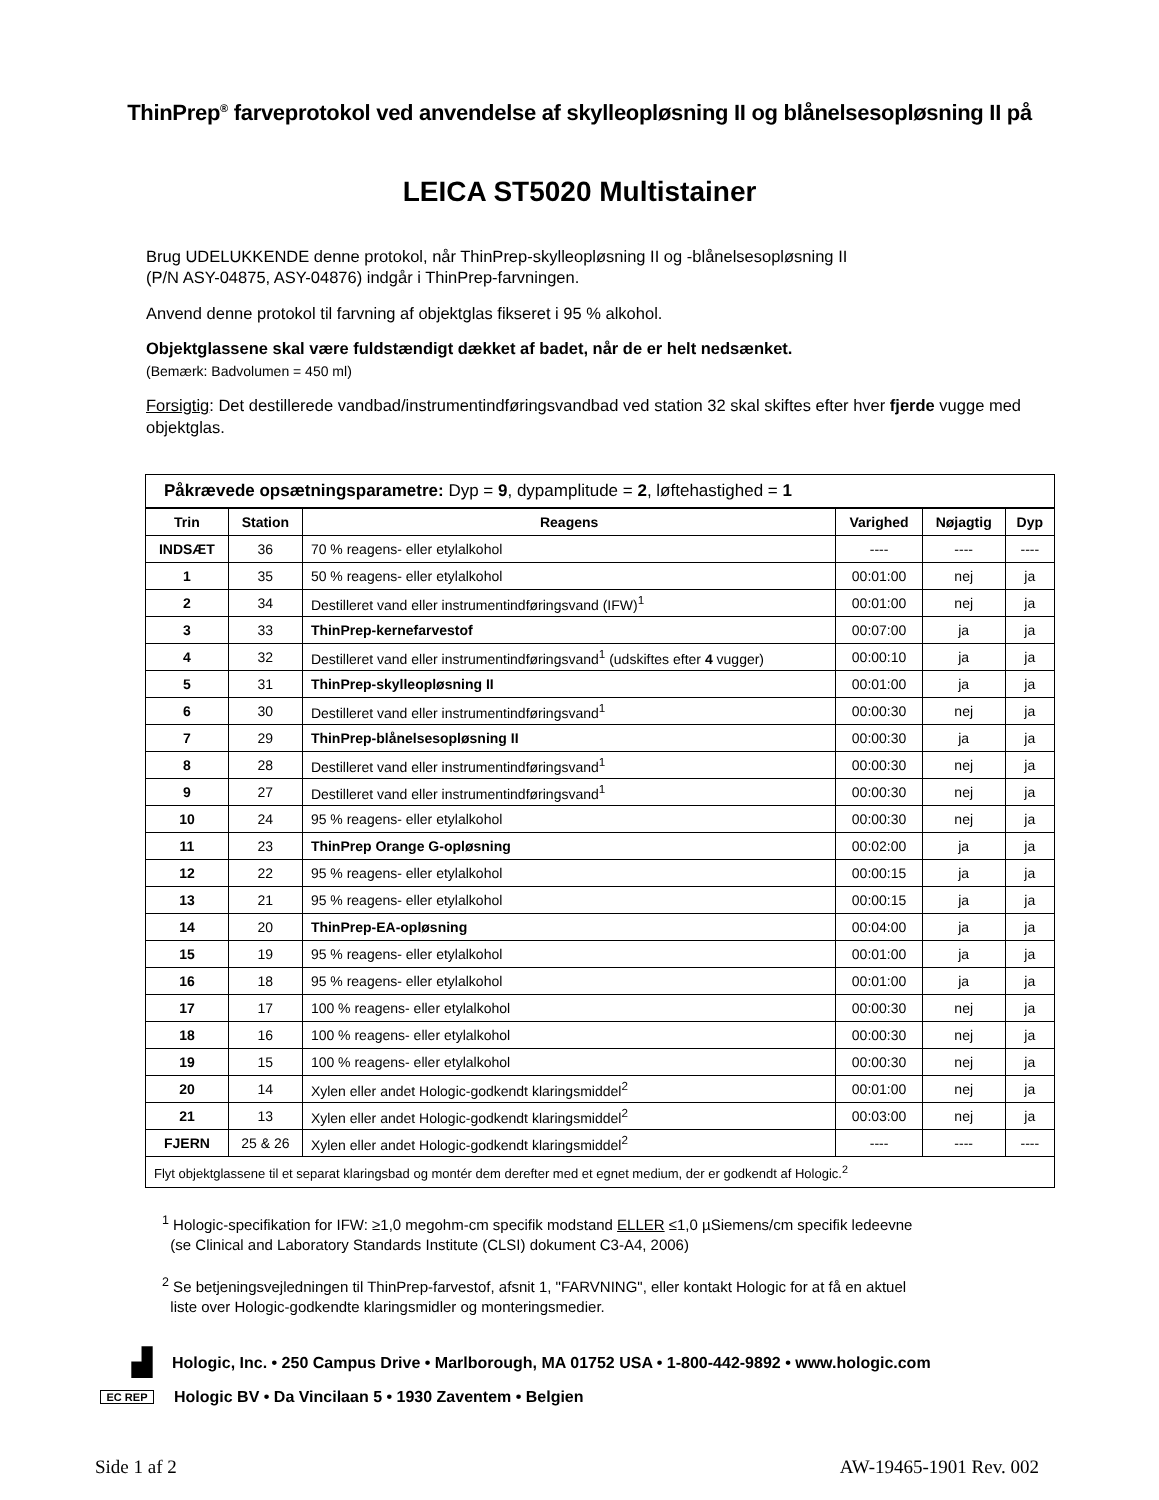ThinPrep<sup>®</sup> farveprotokol ved anvendelse af skylleopløsning II og blånelsesopløsning II på
LEICA ST5020 Multistainer
Brug UDELUKKENDE denne protokol, når ThinPrep-skylleopløsning II og -blånelsesopløsning II
(P/N ASY-04875, ASY-04876) indgår i ThinPrep-farvningen.
Anvend denne protokol til farvning af objektglas fikseret i 95 % alkohol.
Objektglassene skal være fuldstændigt dækket af badet, når de er helt nedsænket.
(Bemærk: Badvolumen = 450 ml)
Forsigtig: Det destillerede vandbad/instrumentindføringsvandbad ved station 32 skal skiftes efter hver fjerde vugge med objektglas.
| Påkrævede opsætningsparametre: Dyp = 9 , dypamplitude = 2 , løftehastighed = 1 | | | | | |
| Trin | Station | Reagens | Varighed | Nøjagtig | Dyp |
| INDSÆT | 36 | 70 % reagens- eller etylalkohol | ---- | ---- | ---- |
| 1 | 35 | 50 % reagens- eller etylalkohol | 00:01:00 | nej | ja |
| 2 | 34 | Destilleret vand eller instrumentindføringsvand (IFW)<sup>1</sup> | 00:01:00 | nej | ja |
| 3 | 33 | ThinPrep-kernefarvestof | 00:07:00 | ja | ja |
| 4 | 32 | Destilleret vand eller instrumentindføringsvand<sup>1</sup> (udskiftes efter 4 vugger) | 00:00:10 | ja | ja |
| 5 | 31 | ThinPrep-skylleopløsning II | 00:01:00 | ja | ja |
| 6 | 30 | Destilleret vand eller instrumentindføringsvand<sup>1</sup> | 00:00:30 | nej | ja |
| 7 | 29 | ThinPrep-blånelsesopløsning II | 00:00:30 | ja | ja |
| 8 | 28 | Destilleret vand eller instrumentindføringsvand<sup>1</sup> | 00:00:30 | nej | ja |
| 9 | 27 | Destilleret vand eller instrumentindføringsvand<sup>1</sup> | 00:00:30 | nej | ja |
| 10 | 24 | 95 % reagens- eller etylalkohol | 00:00:30 | nej | ja |
| 11 | 23 | ThinPrep Orange G-opløsning | 00:02:00 | ja | ja |
| 12 | 22 | 95 % reagens- eller etylalkohol | 00:00:15 | ja | ja |
| 13 | 21 | 95 % reagens- eller etylalkohol | 00:00:15 | ja | ja |
| 14 | 20 | ThinPrep-EA-opløsning | 00:04:00 | ja | ja |
| 15 | 19 | 95 % reagens- eller etylalkohol | 00:01:00 | ja | ja |
| 16 | 18 | 95 % reagens- eller etylalkohol | 00:01:00 | ja | ja |
| 17 | 17 | 100 % reagens- eller etylalkohol | 00:00:30 | nej | ja |
| 18 | 16 | 100 % reagens- eller etylalkohol | 00:00:30 | nej | ja |
| 19 | 15 | 100 % reagens- eller etylalkohol | 00:00:30 | nej | ja |
| 20 | 14 | Xylen eller andet Hologic-godkendt klaringsmiddel<sup>2</sup> | 00:01:00 | nej | ja |
| 21 | 13 | Xylen eller andet Hologic-godkendt klaringsmiddel<sup>2</sup> | 00:03:00 | nej | ja |
| FJERN | 25 & 26 | Xylen eller andet Hologic-godkendt klaringsmiddel<sup>2</sup> | ---- | ---- | ---- |
| Flyt objektglassene til et separat klaringsbad og montér dem derefter med et egnet medium, der er godkendt af Hologic.<sup>2</sup> | | | | | |
<sup>1</sup> Hologic-specifikation for IFW: ≥1,0 megohm-cm specifik modstand ELLER ≤1,0 µSiemens/cm specifik ledeevne
(se Clinical and Laboratory Standards Institute (CLSI) dokument C3-A4, 2006)
<sup>2</sup> Se betjeningsvejledningen til ThinPrep-farvestof, afsnit 1, "FARVNING", eller kontakt Hologic for at få en aktuel
liste over Hologic-godkendte klaringsmidler og monteringsmedier.
▟ Hologic, Inc. • 250 Campus Drive • Marlborough, MA 01752 USA • 1-800-442-9892 • www.hologic.com
EC REP Hologic BV • Da Vincilaan 5 • 1930 Zaventem • Belgien
Side 1 af 2 AW-19465-1901 Rev. 002